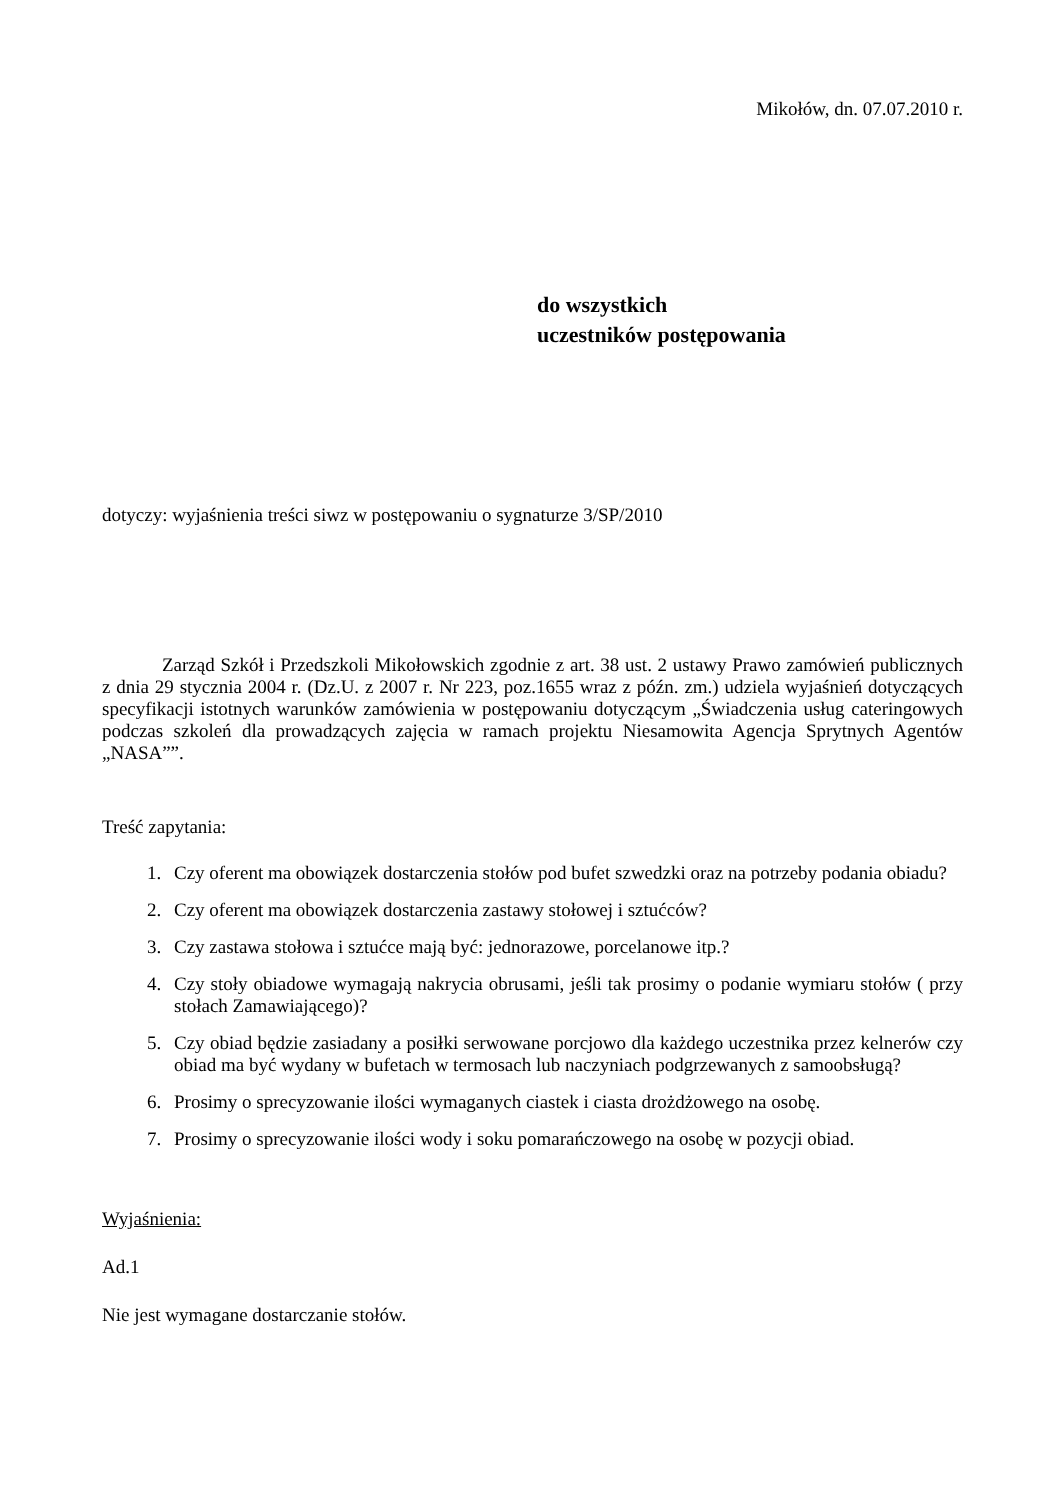Mikołów, dn. 07.07.2010 r.
do wszystkich
uczestników postępowania
dotyczy: wyjaśnienia treści siwz w postępowaniu o sygnaturze 3/SP/2010
Zarząd Szkół i Przedszkoli Mikołowskich zgodnie z art. 38 ust. 2 ustawy Prawo zamówień publicznych z dnia 29 stycznia 2004 r. (Dz.U. z 2007 r. Nr 223, poz.1655 wraz z późn. zm.) udziela wyjaśnień dotyczących specyfikacji istotnych warunków zamówienia w postępowaniu dotyczącym „Świadczenia usług cateringowych podczas szkoleń dla prowadzących zajęcia w ramach projektu Niesamowita Agencja Sprytnych Agentów „NASA””.
Treść zapytania:
1. Czy oferent ma obowiązek dostarczenia stołów pod bufet szwedzki oraz na potrzeby podania obiadu?
2. Czy oferent ma obowiązek dostarczenia zastawy stołowej i sztućców?
3. Czy zastawa stołowa i sztućce mają być: jednorazowe, porcelanowe itp.?
4. Czy stoły obiadowe wymagają nakrycia obrusami, jeśli tak prosimy o podanie wymiaru stołów ( przy stołach Zamawiającego)?
5. Czy obiad będzie zasiadany a posiłki serwowane porcjowo dla każdego uczestnika przez kelnerów czy obiad ma być wydany w bufetach w termosach lub naczyniach podgrzewanych z samoobsługą?
6. Prosimy o sprecyzowanie ilości wymaganych ciastek i ciasta drożdżowego na osobę.
7. Prosimy o sprecyzowanie ilości wody i soku pomarańczowego na osobę w pozycji obiad.
Wyjaśnienia:
Ad.1
Nie jest wymagane dostarczanie stołów.